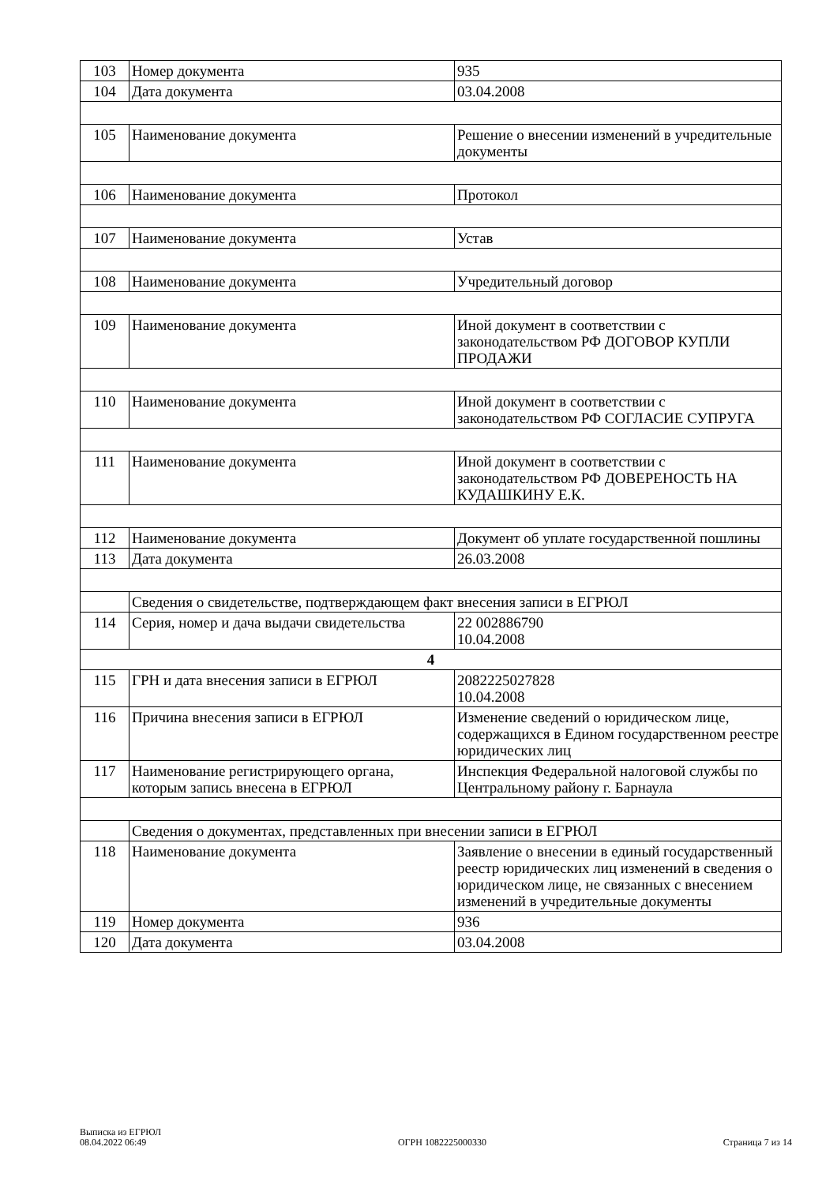| 103 | Номер документа | 935 |
| 104 | Дата документа | 03.04.2008 |
| 105 | Наименование документа | Решение о внесении изменений в учредительные документы |
| 106 | Наименование документа | Протокол |
| 107 | Наименование документа | Устав |
| 108 | Наименование документа | Учредительный договор |
| 109 | Наименование документа | Иной документ в соответствии с законодательством РФ ДОГОВОР КУПЛИ ПРОДАЖИ |
| 110 | Наименование документа | Иной документ в соответствии с законодательством РФ СОГЛАСИЕ СУПРУГА |
| 111 | Наименование документа | Иной документ в соответствии с законодательством РФ ДОВЕРЕНОСТЬ НА КУДАШКИНУ Е.К. |
| 112 | Наименование документа | Документ об уплате государственной пошлины |
| 113 | Дата документа | 26.03.2008 |
| | Сведения о свидетельстве, подтверждающем факт внесения записи в ЕГРЮЛ | |
| 114 | Серия, номер и дача выдачи свидетельства | 22 002886790 10.04.2008 |
| 4 | | |
| 115 | ГРН и дата внесения записи в ЕГРЮЛ | 2082225027828 10.04.2008 |
| 116 | Причина внесения записи в ЕГРЮЛ | Изменение сведений о юридическом лице, содержащихся в Едином государственном реестре юридических лиц |
| 117 | Наименование регистрирующего органа, которым запись внесена в ЕГРЮЛ | Инспекция Федеральной налоговой службы по Центральному району г. Барнаула |
| | Сведения о документах, представленных при внесении записи в ЕГРЮЛ | |
| 118 | Наименование документа | Заявление о внесении в единый государственный реестр юридических лиц изменений в сведения о юридическом лице, не связанных с внесением изменений в учредительные документы |
| 119 | Номер документа | 936 |
| 120 | Дата документа | 03.04.2008 |
Выписка из ЕГРЮЛ
08.04.2022 06:49
ОГРН 1082225000330
Страница 7 из 14